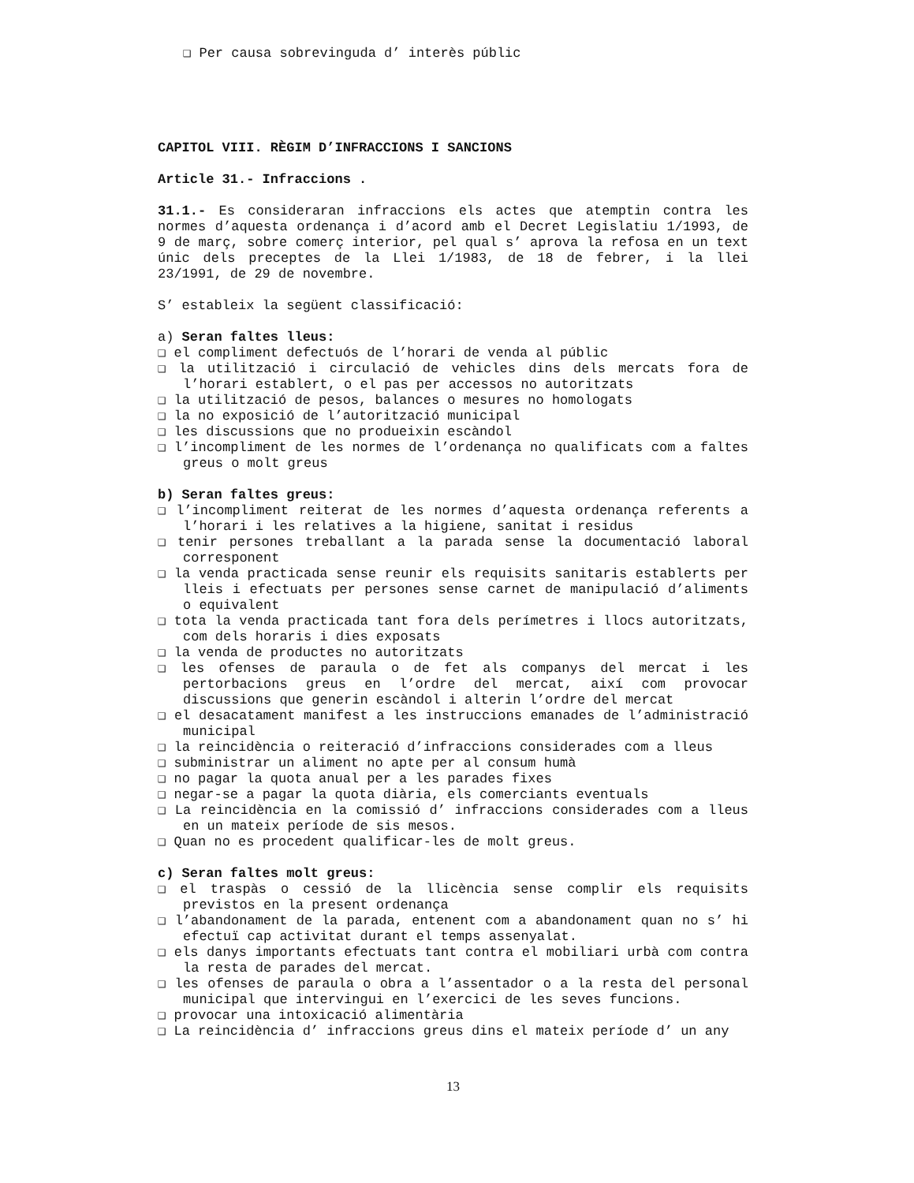❑ Per causa sobrevinguda d’ interès públic
CAPITOL VIII. RÈGIM D’INFRACCIONS I SANCIONS
Article 31.- Infraccions .
31.1.- Es consideraran infraccions els actes que atemptin contra les normes d’aquesta ordenança i d’acord amb el Decret Legislatiu 1/1993, de 9 de març, sobre comerç interior, pel qual s’ aprova la refosa en un text únic dels preceptes de la Llei 1/1983, de 18 de febrer, i la llei 23/1991, de 29 de novembre.
S’ estableix la següent classificació:
a) Seran faltes lleus:
❑ el compliment defectuós de l’horari de venda al públic
❑ la utilització i circulació de vehicles dins dels mercats fora de l’horari establert, o el pas per accessos no autoritzats
❑ la utilització de pesos, balances o mesures no homologats
❑ la no exposició de l’autorització municipal
❑ les discussions que no produeixin escàndol
❑ l’incompliment de les normes de l’ordenança no qualificats com a faltes greus o molt greus
b) Seran faltes greus:
❑ l’incompliment reiterat de les normes d’aquesta ordenança referents a l’horari i les relatives a la higiene, sanitat i residus
❑ tenir persones treballant a la parada sense la documentació laboral corresponent
❑ la venda practicada sense reunir els requisits sanitaris establerts per lleis i efectuats per persones sense carnet de manipulació d’aliments o equivalent
❑ tota la venda practicada tant fora dels perímetres i llocs autoritzats, com dels horaris i dies exposats
❑ la venda de productes no autoritzats
❑ les ofenses de paraula o de fet als companys del mercat i les pertorbacions greus en l’ordre del mercat, així com provocar discussions que generin escàndol i alterin l’ordre del mercat
❑ el desacatament manifest a les instruccions emanades de l’administració municipal
❑ la reincidència o reiteració d’infraccions considerades com a lleus
❑ subministrar un aliment no apte per al consum humà
❑ no pagar la quota anual per a les parades fixes
❑ negar-se a pagar la quota diària, els comerciants eventuals
❑ La reincidència en la comissió d’ infraccions considerades com a lleus en un mateix període de sis mesos.
❑ Quan no es procedent qualificar-les de molt greus.
c) Seran faltes molt greus:
❑ el traspàs o cessió de la llicència sense complir els requisits previstos en la present ordenança
❑ l’abandonament de la parada, entenent com a abandonament quan no s’ hi efectuï cap activitat durant el temps assenyalat.
❑ els danys importants efectuats tant contra el mobiliari urbà com contra la resta de parades del mercat.
❑ les ofenses de paraula o obra a l’assentador o a la resta del personal municipal que intervingui en l’exercici de les seves funcions.
❑ provocar una intoxicació alimentària
❑ La reincidència d’ infraccions greus dins el mateix període d’ un any
13